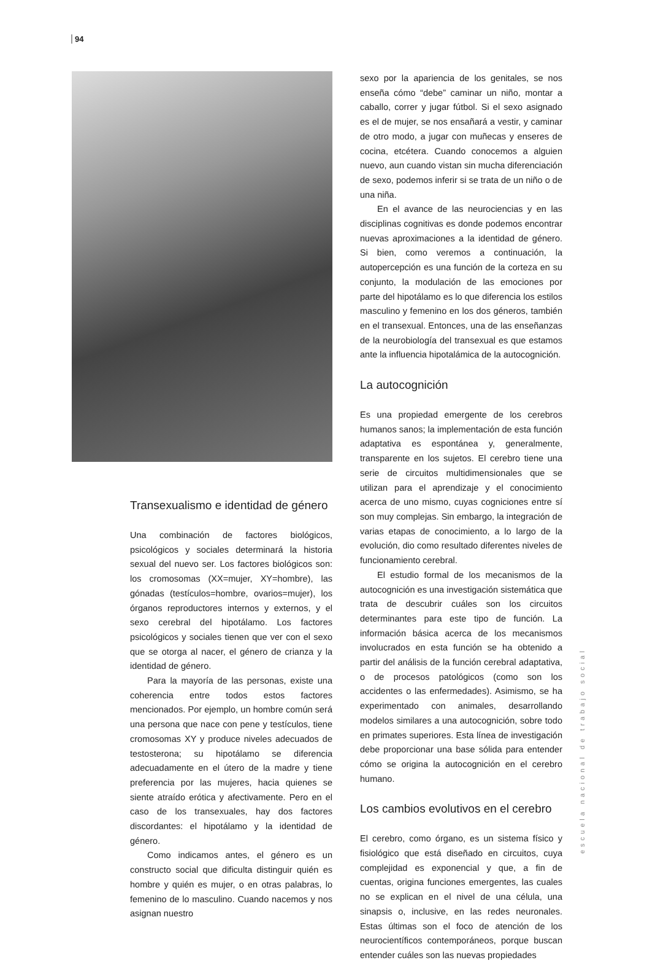94
Transexualismo e identidad de género
Una combinación de factores biológicos, psicológicos y sociales determinará la historia sexual del nuevo ser. Los factores biológicos son: los cromosomas (XX=mujer, XY=hombre), las gónadas (testículos=hombre, ovarios=mujer), los órganos reproductores internos y externos, y el sexo cerebral del hipotálamo. Los factores psicológicos y sociales tienen que ver con el sexo que se otorga al nacer, el género de crianza y la identidad de género.
Para la mayoría de las personas, existe una coherencia entre todos estos factores mencionados. Por ejemplo, un hombre común será una persona que nace con pene y testículos, tiene cromosomas XY y produce niveles adecuados de testosterona; su hipotálamo se diferencia adecuadamente en el útero de la madre y tiene preferencia por las mujeres, hacia quienes se siente atraído erótica y afectivamente. Pero en el caso de los transexuales, hay dos factores discordantes: el hipotálamo y la identidad de género.
Como indicamos antes, el género es un constructo social que dificulta distinguir quién es hombre y quién es mujer, o en otras palabras, lo femenino de lo masculino. Cuando nacemos y nos asignan nuestro
sexo por la apariencia de los genitales, se nos enseña cómo “debe” caminar un niño, montar a caballo, correr y jugar fútbol. Si el sexo asignado es el de mujer, se nos ensañará a vestir, y caminar de otro modo, a jugar con muñecas y enseres de cocina, etcétera. Cuando conocemos a alguien nuevo, aun cuando vistan sin mucha diferenciación de sexo, podemos inferir si se trata de un niño o de una niña.
En el avance de las neurociencias y en las disciplinas cognitivas es donde podemos encontrar nuevas aproximaciones a la identidad de género. Si bien, como veremos a continuación, la autopercepción es una función de la corteza en su conjunto, la modulación de las emociones por parte del hipotálamo es lo que diferencia los estilos masculino y femenino en los dos géneros, también en el transexual. Entonces, una de las enseñanzas de la neurobiología del transexual es que estamos ante la influencia hipotalámica de la autocognición.
La autocognición
Es una propiedad emergente de los cerebros humanos sanos; la implementación de esta función adaptativa es espontánea y, generalmente, transparente en los sujetos. El cerebro tiene una serie de circuitos multidimensionales que se utilizan para el aprendizaje y el conocimiento acerca de uno mismo, cuyas cogniciones entre sí son muy complejas. Sin embargo, la integración de varias etapas de conocimiento, a lo largo de la evolución, dio como resultado diferentes niveles de funcionamiento cerebral.
El estudio formal de los mecanismos de la autocognición es una investigación sistemática que trata de descubrir cuáles son los circuitos determinantes para este tipo de función. La información básica acerca de los mecanismos involucrados en esta función se ha obtenido a partir del análisis de la función cerebral adaptativa, o de procesos patológicos (como son los accidentes o las enfermedades). Asimismo, se ha experimentado con animales, desarrollando modelos similares a una autocognición, sobre todo en primates superiores. Esta línea de investigación debe proporcionar una base sólida para entender cómo se origina la autocognición en el cerebro humano.
Los cambios evolutivos en el cerebro
El cerebro, como órgano, es un sistema físico y fisiológico que está diseñado en circuitos, cuya complejidad es exponencial y que, a fin de cuentas, origina funciones emergentes, las cuales no se explican en el nivel de una célula, una sinapsis o, inclusive, en las redes neuronales. Estas últimas son el foco de atención de los neurocientíficos contemporáneos, porque buscan entender cuáles son las nuevas propiedades
escuela nacional de trabajo social